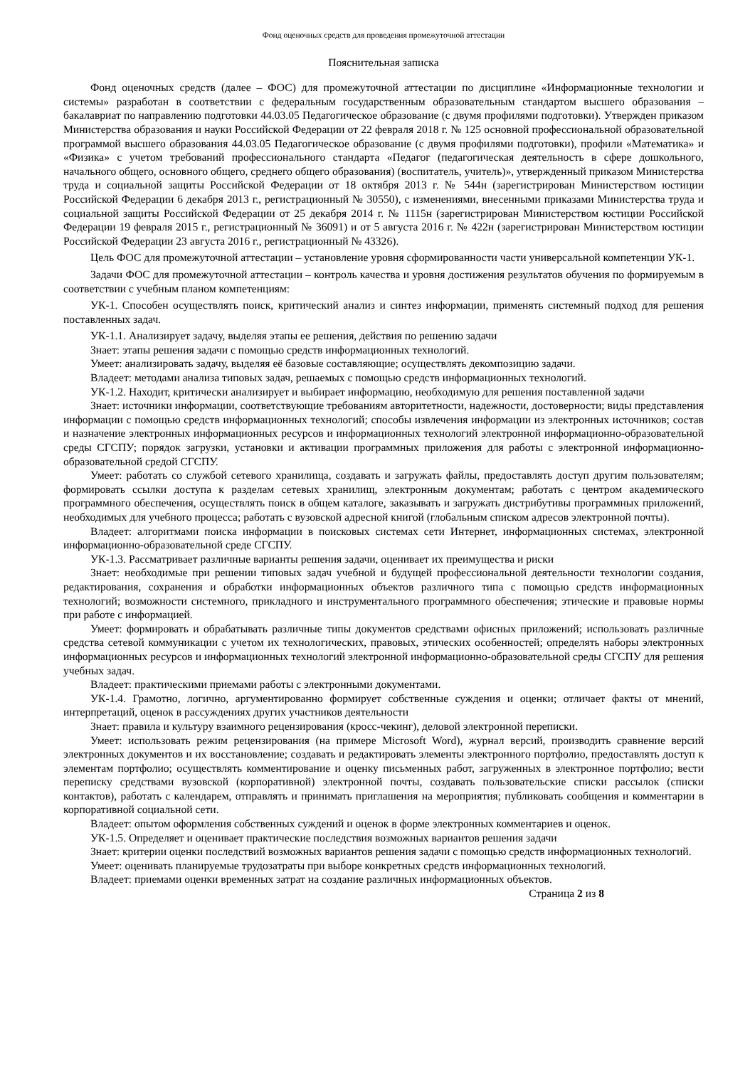Фонд оценочных средств для проведения промежуточной аттестации
Пояснительная записка
Фонд оценочных средств (далее – ФОС) для промежуточной аттестации по дисциплине «Информационные технологии и системы» разработан в соответствии с федеральным государственным образовательным стандартом высшего образования – бакалавриат по направлению подготовки 44.03.05 Педагогическое образование (с двумя профилями подготовки). Утвержден приказом Министерства образования и науки Российской Федерации от 22 февраля 2018 г. № 125 основной профессиональной образовательной программой высшего образования 44.03.05 Педагогическое образование (с двумя профилями подготовки), профили «Математика» и «Физика» с учетом требований профессионального стандарта «Педагог (педагогическая деятельность в сфере дошкольного, начального общего, основного общего, среднего общего образования) (воспитатель, учитель)», утвержденный приказом Министерства труда и социальной защиты Российской Федерации от 18 октября 2013 г. № 544н (зарегистрирован Министерством юстиции Российской Федерации 6 декабря 2013 г., регистрационный № 30550), с изменениями, внесенными приказами Министерства труда и социальной защиты Российской Федерации от 25 декабря 2014 г. № 1115н (зарегистрирован Министерством юстиции Российской Федерации 19 февраля 2015 г., регистрационный № 36091) и от 5 августа 2016 г. № 422н (зарегистрирован Министерством юстиции Российской Федерации 23 августа 2016 г., регистрационный № 43326).
Цель ФОС для промежуточной аттестации – установление уровня сформированности части универсальной компетенции УК-1.
Задачи ФОС для промежуточной аттестации – контроль качества и уровня достижения результатов обучения по формируемым в соответствии с учебным планом компетенциям:
УК-1. Способен осуществлять поиск, критический анализ и синтез информации, применять системный подход для решения поставленных задач.
УК-1.1. Анализирует задачу, выделяя этапы ее решения, действия по решению задачи
Знает: этапы решения задачи с помощью средств информационных технологий.
Умеет: анализировать задачу, выделяя её базовые составляющие; осуществлять декомпозицию задачи.
Владеет: методами анализа типовых задач, решаемых с помощью средств информационных технологий.
УК-1.2. Находит, критически анализирует и выбирает информацию, необходимую для решения поставленной задачи
Знает: источники информации, соответствующие требованиям авторитетности, надежности, достоверности; виды представления информации с помощью средств информационных технологий; способы извлечения информации из электронных источников; состав и назначение электронных информационных ресурсов и информационных технологий электронной информационно-образовательной среды СГСПУ; порядок загрузки, установки и активации программных приложения для работы с электронной информационно-образовательной средой СГСПУ.
Умеет: работать со службой сетевого хранилища, создавать и загружать файлы, предоставлять доступ другим пользователям; формировать ссылки доступа к разделам сетевых хранилищ, электронным документам; работать с центром академического программного обеспечения, осуществлять поиск в общем каталоге, заказывать и загружать дистрибутивы программных приложений, необходимых для учебного процесса; работать с вузовской адресной книгой (глобальным списком адресов электронной почты).
Владеет: алгоритмами поиска информации в поисковых системах сети Интернет, информационных системах, электронной информационно-образовательной среде СГСПУ.
УК-1.3. Рассматривает различные варианты решения задачи, оценивает их преимущества и риски
Знает: необходимые при решении типовых задач учебной и будущей профессиональной деятельности технологии создания, редактирования, сохранения и обработки информационных объектов различного типа с помощью средств информационных технологий; возможности системного, прикладного и инструментального программного обеспечения; этические и правовые нормы при работе с информацией.
Умеет: формировать и обрабатывать различные типы документов средствами офисных приложений; использовать различные средства сетевой коммуникации с учетом их технологических, правовых, этических особенностей; определять наборы электронных информационных ресурсов и информационных технологий электронной информационно-образовательной среды СГСПУ для решения учебных задач.
Владеет: практическими приемами работы с электронными документами.
УК-1.4. Грамотно, логично, аргументированно формирует собственные суждения и оценки; отличает факты от мнений, интерпретаций, оценок в рассуждениях других участников деятельности
Знает: правила и культуру взаимного рецензирования (кросс-чекинг), деловой электронной переписки.
Умеет: использовать режим рецензирования (на примере Microsoft Word), журнал версий, производить сравнение версий электронных документов и их восстановление; создавать и редактировать элементы электронного портфолио, предоставлять доступ к элементам портфолио; осуществлять комментирование и оценку письменных работ, загруженных в электронное портфолио; вести переписку средствами вузовской (корпоративной) электронной почты, создавать пользовательские списки рассылок (списки контактов), работать с календарем, отправлять и принимать приглашения на мероприятия; публиковать сообщения и комментарии в корпоративной социальной сети.
Владеет: опытом оформления собственных суждений и оценок в форме электронных комментариев и оценок.
УК-1.5. Определяет и оценивает практические последствия возможных вариантов решения задачи
Знает: критерии оценки последствий возможных вариантов решения задачи с помощью средств информационных технологий.
Умеет: оценивать планируемые трудозатраты при выборе конкретных средств информационных технологий.
Владеет: приемами оценки временных затрат на создание различных информационных объектов.
Страница 2 из 8